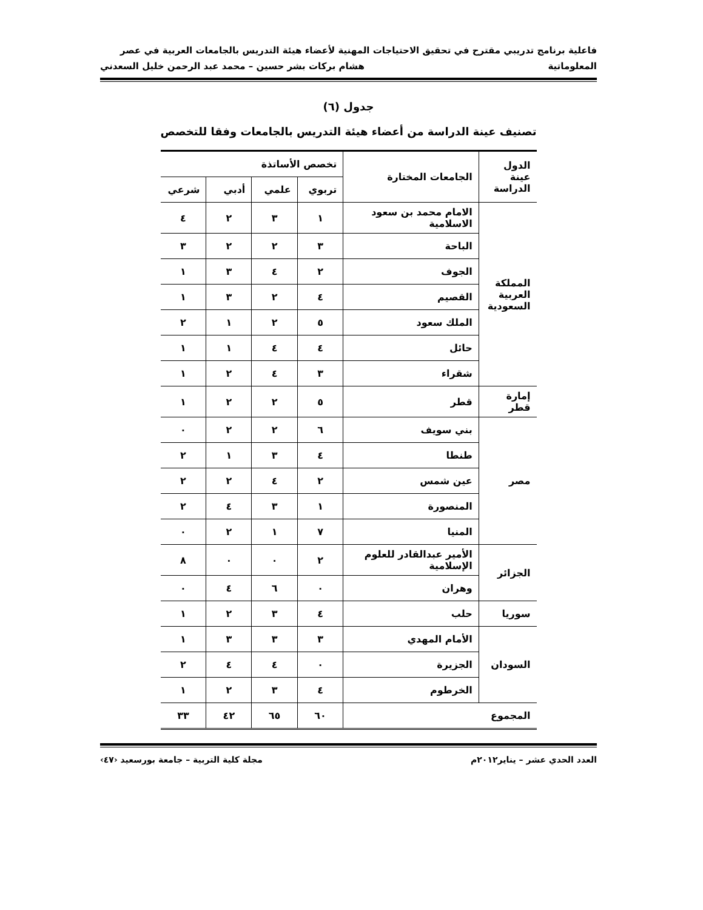فاعلية برنامج تدريبي مقترح في تحقيق الاحتياجات المهنية لأعضاء هيئة التدريس بالجامعات العربية في عصر
المعلوماتية هشام بركات بشر حسين – محمد عبد الرحمن خليل السعدني
جدول (٦)
تصنيف عينة الدراسة من أعضاء هيئة التدريس بالجامعات وفقا للتخصص
| الدول عينة الدراسة | الجامعات المختارة | تخصص الأساتذة | | | |
| --- | --- | --- | --- | --- | --- |
| | | تربوي | علمي | أدبي | شرعي |
| المملكة العربية السعودية | الامام محمد بن سعود الاسلامية | ١ | ٣ | ٢ | ٤ |
| | الباحة | ٣ | ٢ | ٢ | ٣ |
| | الجوف | ٢ | ٤ | ٣ | ١ |
| | القصيم | ٤ | ٢ | ٣ | ١ |
| | الملك سعود | ٥ | ٢ | ١ | ٢ |
| | حائل | ٤ | ٤ | ١ | ١ |
| | شقراء | ٣ | ٤ | ٢ | ١ |
| إمارة قطر | قطر | ٥ | ٢ | ٢ | ١ |
| مصر | بني سويف | ٦ | ٢ | ٢ | ٠ |
| | طنطا | ٤ | ٣ | ١ | ٢ |
| | عين شمس | ٢ | ٤ | ٢ | ٢ |
| | المنصورة | ١ | ٣ | ٤ | ٢ |
| | المنيا | ٧ | ١ | ٢ | ٠ |
| الجزائر | الأمير عبدالقادر للعلوم الإسلامية | ٢ | ٠ | ٠ | ٨ |
| | وهران | ٠ | ٦ | ٤ | ٠ |
| سوريا | حلب | ٤ | ٣ | ٢ | ١ |
| السودان | الأمام المهدي | ٣ | ٣ | ٣ | ١ |
| | الجزيرة | ٠ | ٤ | ٤ | ٢ |
| | الخرطوم | ٤ | ٣ | ٢ | ١ |
| المجموع | | ٦٠ | ٦٥ | ٤٢ | ٣٣ |
العدد الحدي عشر – يناير٢٠١٢م مجلة كلية التربية – جامعة بورسعيد ‹٤٧›